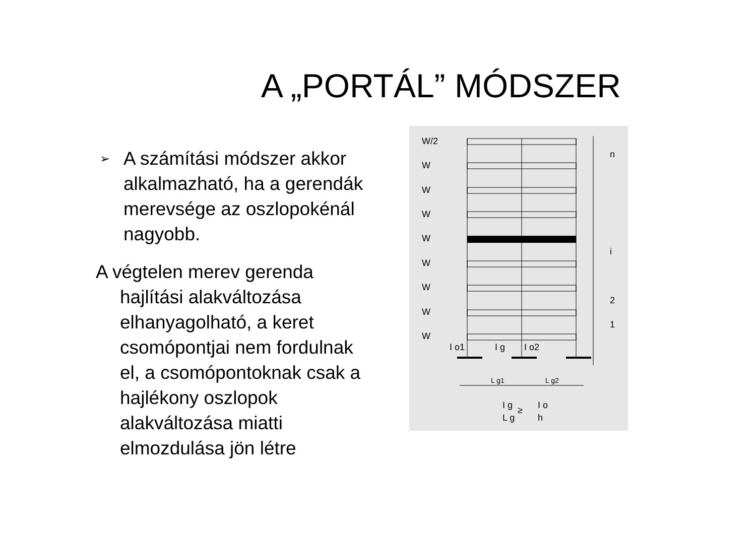A „PORTÁL” MÓDSZER
➢ A számítási módszer akkor alkalmazható, ha a gerendák merevsége az oszlopokénál nagyobb.
A végtelen merev gerenda hajlítási alakváltozása elhanyagolható, a keret csomópontjai nem fordulnak el, a csomópontoknak csak a hajlékony oszlopok alakváltozása miatti elmozdulása jön létre
W/2
W
W
W
W
W
W
W
W
n
i
2
1
I o1
I g
I o2
L g1
L g2
I g
≥
I o
L g
h